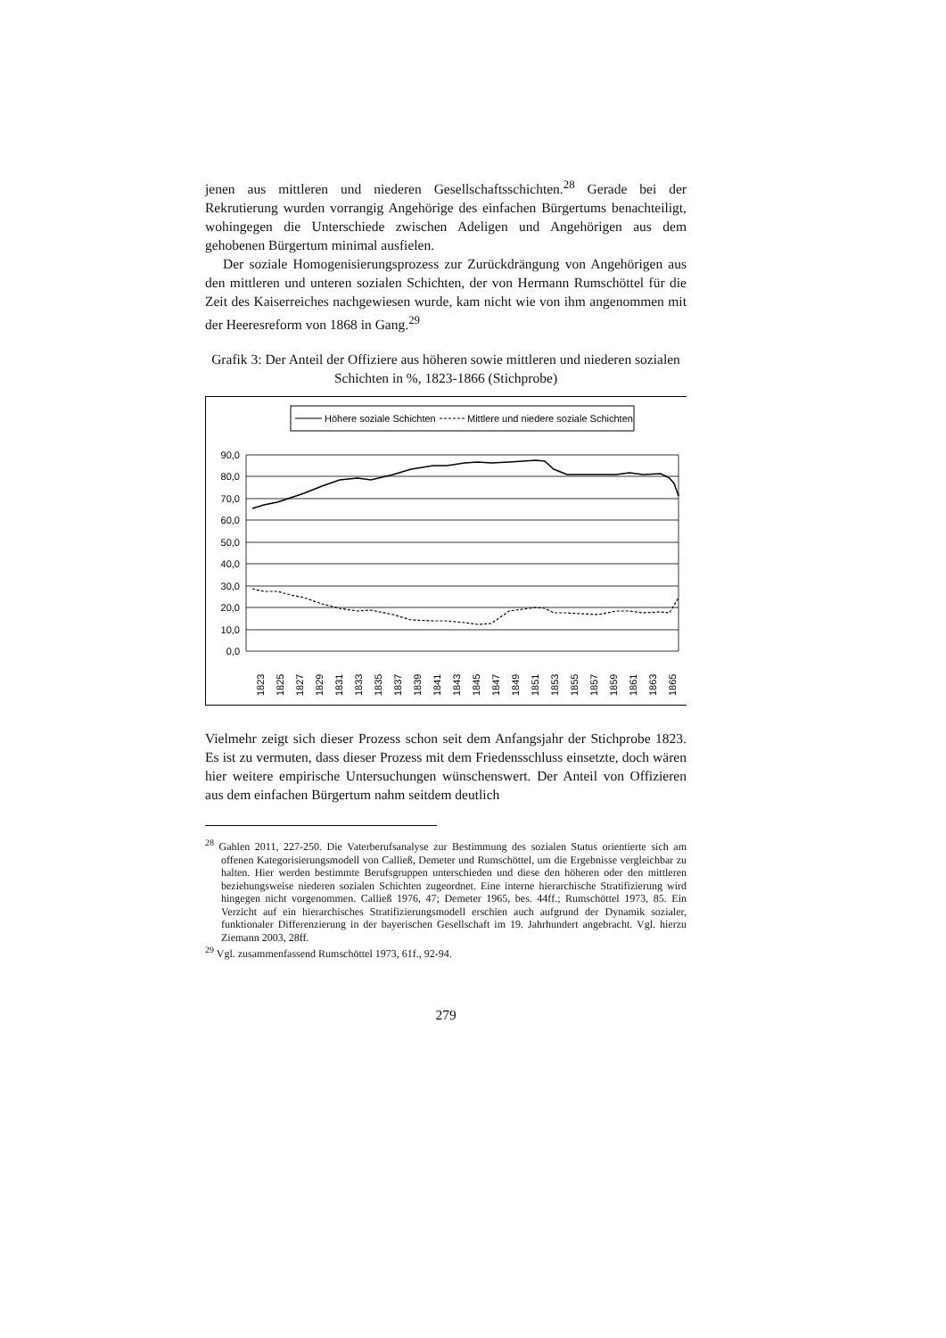jenen aus mittleren und niederen Gesellschaftsschichten.<sup>28</sup> Gerade bei der Rekrutierung wurden vorrangig Angehörige des einfachen Bürgertums benachteiligt, wohingegen die Unterschiede zwischen Adeligen und Angehörigen aus dem gehobenen Bürgertum minimal ausfielen.
Der soziale Homogenisierungsprozess zur Zurückdrängung von Angehörigen aus den mittleren und unteren sozialen Schichten, der von Hermann Rumschöttel für die Zeit des Kaiserreiches nachgewiesen wurde, kam nicht wie von ihm angenommen mit der Heeresreform von 1868 in Gang.<sup>29</sup>
Grafik 3: Der Anteil der Offiziere aus höheren sowie mittleren und niederen sozialen Schichten in %, 1823-1866 (Stichprobe)
Höhere soziale Schichten
Mittlere und niedere soziale Schichten
90,0
80,0
70,0
60,0
50,0
40,0
30,0
20,0
10,0
0,0
1823
1825
1827
1829
1831
1833
1835
1837
1839
1841
1843
1845
1847
1849
1851
1853
1855
1857
1859
1861
1863
1865
Vielmehr zeigt sich dieser Prozess schon seit dem Anfangsjahr der Stichprobe 1823. Es ist zu vermuten, dass dieser Prozess mit dem Friedensschluss einsetzte, doch wären hier weitere empirische Untersuchungen wünschenswert. Der Anteil von Offizieren aus dem einfachen Bürgertum nahm seitdem deutlich
<sup>28</sup> Gahlen 2011, 227-250. Die Vaterberufsanalyse zur Bestimmung des sozialen Status orientierte sich am offenen Kategorisierungsmodell von Calließ, Demeter und Rumschöttel, um die Ergebnisse vergleichbar zu halten. Hier werden bestimmte Berufsgruppen unterschieden und diese den höheren oder den mittleren beziehungsweise niederen sozialen Schichten zugeordnet. Eine interne hierarchische Stratifizierung wird hingegen nicht vorgenommen. Calließ 1976, 47; Demeter 1965, bes. 44ff.; Rumschöttel 1973, 85. Ein Verzicht auf ein hierarchisches Stratifizierungsmodell erschien auch aufgrund der Dynamik sozialer, funktionaler Differenzierung in der bayerischen Gesellschaft im 19. Jahrhundert angebracht. Vgl. hierzu Ziemann 2003, 28ff.
<sup>29</sup> Vgl. zusammenfassend Rumschöttel 1973, 61f., 92-94.
279